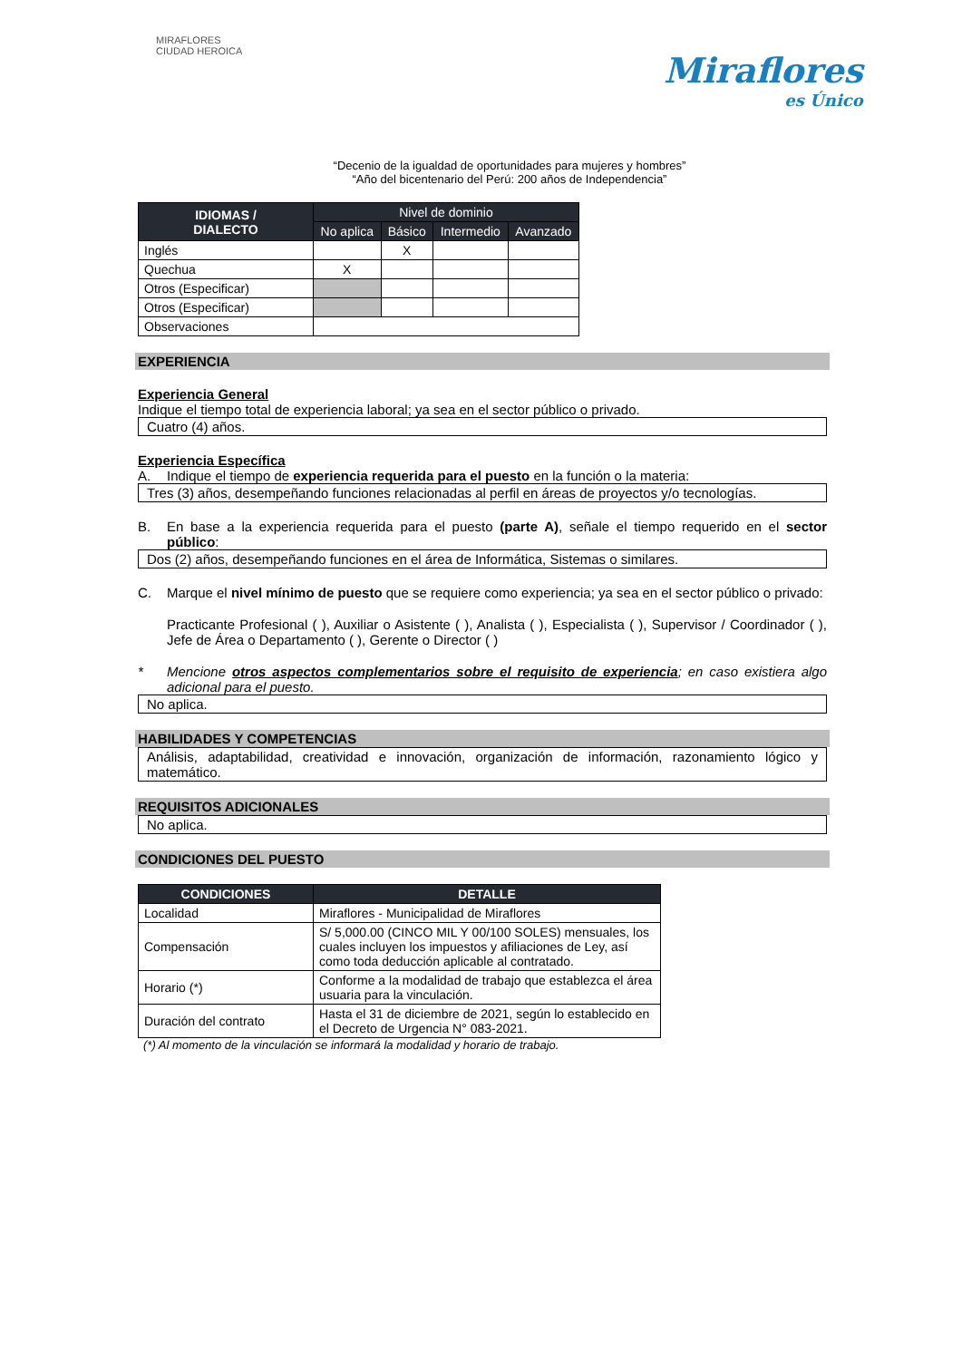MIRAFLORES
CIUDAD HEROICA
Miraflores
es Único
“Decenio de la igualdad de oportunidades para mujeres y hombres”
“Año del bicentenario del Perú: 200 años de Independencia”
| IDIOMAS / DIALECTO | Nivel de dominio | | | |
| --- | --- | --- | --- | --- |
| | No aplica | Básico | Intermedio | Avanzado |
| Inglés | | X | | |
| Quechua | X | | | |
| Otros (Especificar) | | | | |
| Otros (Especificar) | | | | |
| Observaciones | | | | |
EXPERIENCIA
Experiencia General
Indique el tiempo total de experiencia laboral; ya sea en el sector público o privado.
Cuatro (4) años.
Experiencia Específica
A. Indique el tiempo de experiencia requerida para el puesto en la función o la materia:
Tres (3) años, desempeñando funciones relacionadas al perfil en áreas de proyectos y/o tecnologías.
B. En base a la experiencia requerida para el puesto (parte A), señale el tiempo requerido en el sector público:
Dos (2) años, desempeñando funciones en el área de Informática, Sistemas o similares.
C. Marque el nivel mínimo de puesto que se requiere como experiencia; ya sea en el sector público o privado:
Practicante Profesional ( ), Auxiliar o Asistente ( ), Analista ( ), Especialista ( ), Supervisor / Coordinador ( ), Jefe de Área o Departamento ( ), Gerente o Director ( )
* Mencione otros aspectos complementarios sobre el requisito de experiencia; en caso existiera algo adicional para el puesto.
No aplica.
HABILIDADES Y COMPETENCIAS
Análisis, adaptabilidad, creatividad e innovación, organización de información, razonamiento lógico y matemático.
REQUISITOS ADICIONALES
No aplica.
CONDICIONES DEL PUESTO
| CONDICIONES | DETALLE |
| --- | --- |
| Localidad | Miraflores - Municipalidad de Miraflores |
| Compensación | S/ 5,000.00 (CINCO MIL Y 00/100 SOLES) mensuales, los cuales incluyen los impuestos y afiliaciones de Ley, así como toda deducción aplicable al contratado. |
| Horario (*) | Conforme a la modalidad de trabajo que establezca el área usuaria para la vinculación. |
| Duración del contrato | Hasta el 31 de diciembre de 2021, según lo establecido en el Decreto de Urgencia N° 083-2021. |
(*) Al momento de la vinculación se informará la modalidad y horario de trabajo.